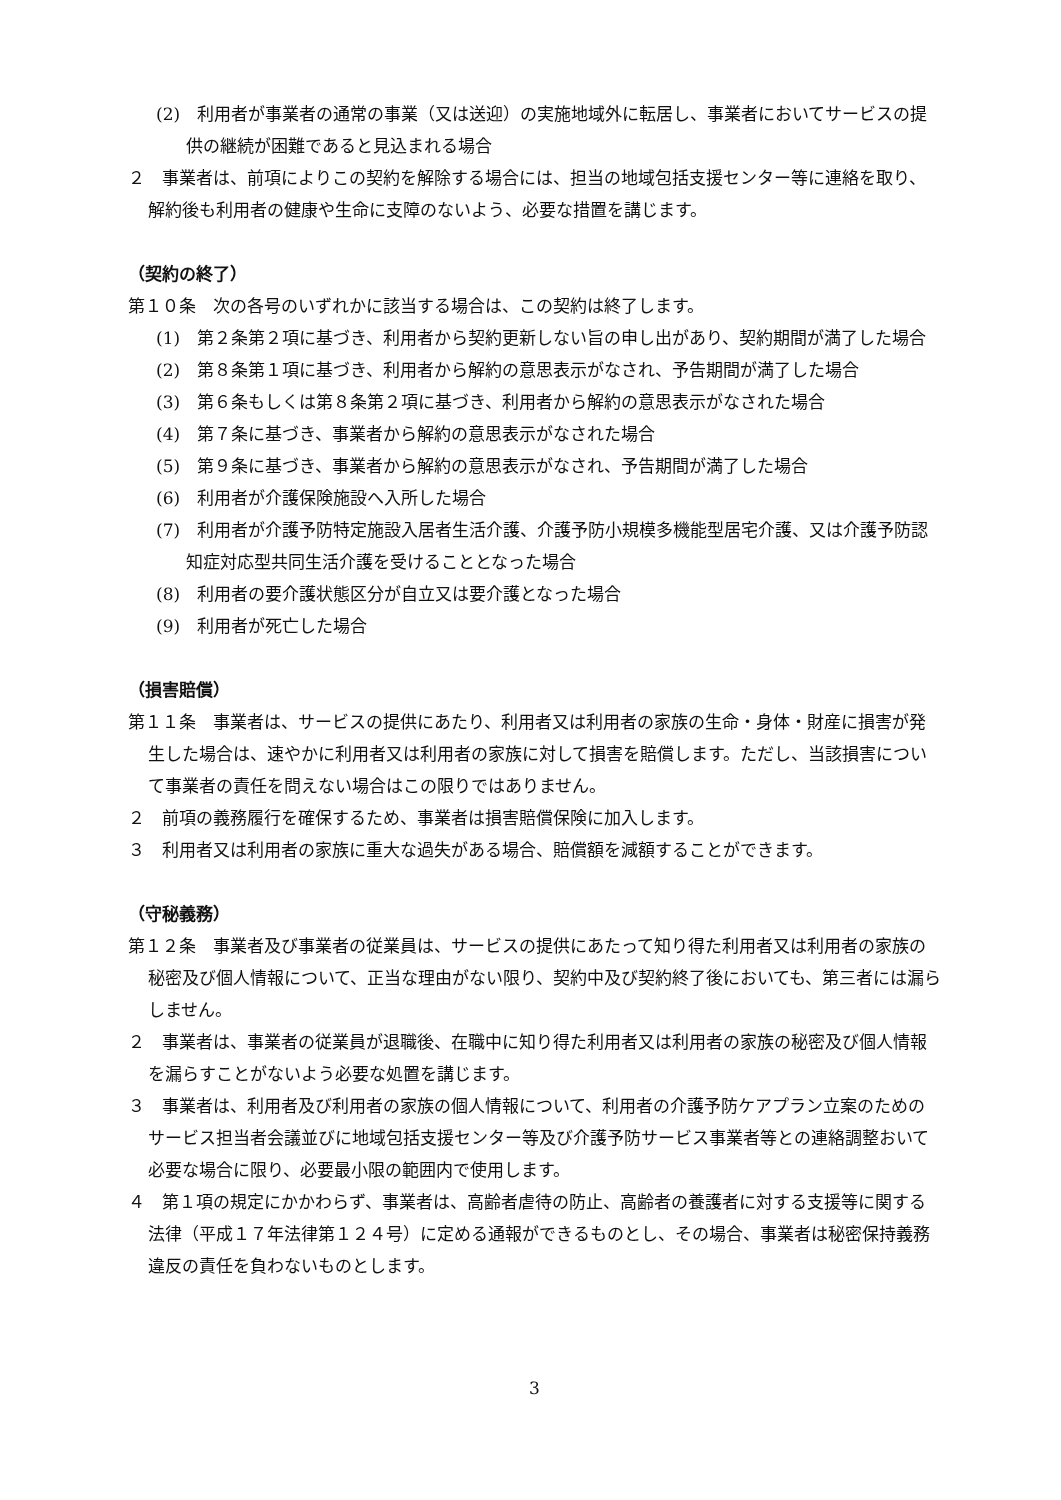(2)　利用者が事業者の通常の事業（又は送迎）の実施地域外に転居し、事業者においてサービスの提供の継続が困難であると見込まれる場合
２　事業者は、前項によりこの契約を解除する場合には、担当の地域包括支援センター等に連絡を取り、解約後も利用者の健康や生命に支障のないよう、必要な措置を講じます。
（契約の終了）
第１０条　次の各号のいずれかに該当する場合は、この契約は終了します。
(1)　第２条第２項に基づき、利用者から契約更新しない旨の申し出があり、契約期間が満了した場合
(2)　第８条第１項に基づき、利用者から解約の意思表示がなされ、予告期間が満了した場合
(3)　第６条もしくは第８条第２項に基づき、利用者から解約の意思表示がなされた場合
(4)　第７条に基づき、事業者から解約の意思表示がなされた場合
(5)　第９条に基づき、事業者から解約の意思表示がなされ、予告期間が満了した場合
(6)　利用者が介護保険施設へ入所した場合
(7)　利用者が介護予防特定施設入居者生活介護、介護予防小規模多機能型居宅介護、又は介護予防認知症対応型共同生活介護を受けることとなった場合
(8)　利用者の要介護状態区分が自立又は要介護となった場合
(9)　利用者が死亡した場合
（損害賠償）
第１１条　事業者は、サービスの提供にあたり、利用者又は利用者の家族の生命・身体・財産に損害が発生した場合は、速やかに利用者又は利用者の家族に対して損害を賠償します。ただし、当該損害について事業者の責任を問えない場合はこの限りではありません。
２　前項の義務履行を確保するため、事業者は損害賠償保険に加入します。
３　利用者又は利用者の家族に重大な過失がある場合、賠償額を減額することができます。
（守秘義務）
第１２条　事業者及び事業者の従業員は、サービスの提供にあたって知り得た利用者又は利用者の家族の秘密及び個人情報について、正当な理由がない限り、契約中及び契約終了後においても、第三者には漏らしません。
２　事業者は、事業者の従業員が退職後、在職中に知り得た利用者又は利用者の家族の秘密及び個人情報を漏らすことがないよう必要な処置を講じます。
３　事業者は、利用者及び利用者の家族の個人情報について、利用者の介護予防ケアプラン立案のためのサービス担当者会議並びに地域包括支援センター等及び介護予防サービス事業者等との連絡調整おいて必要な場合に限り、必要最小限の範囲内で使用します。
４　第１項の規定にかかわらず、事業者は、高齢者虐待の防止、高齢者の養護者に対する支援等に関する法律（平成１７年法律第１２４号）に定める通報ができるものとし、その場合、事業者は秘密保持義務違反の責任を負わないものとします。
3